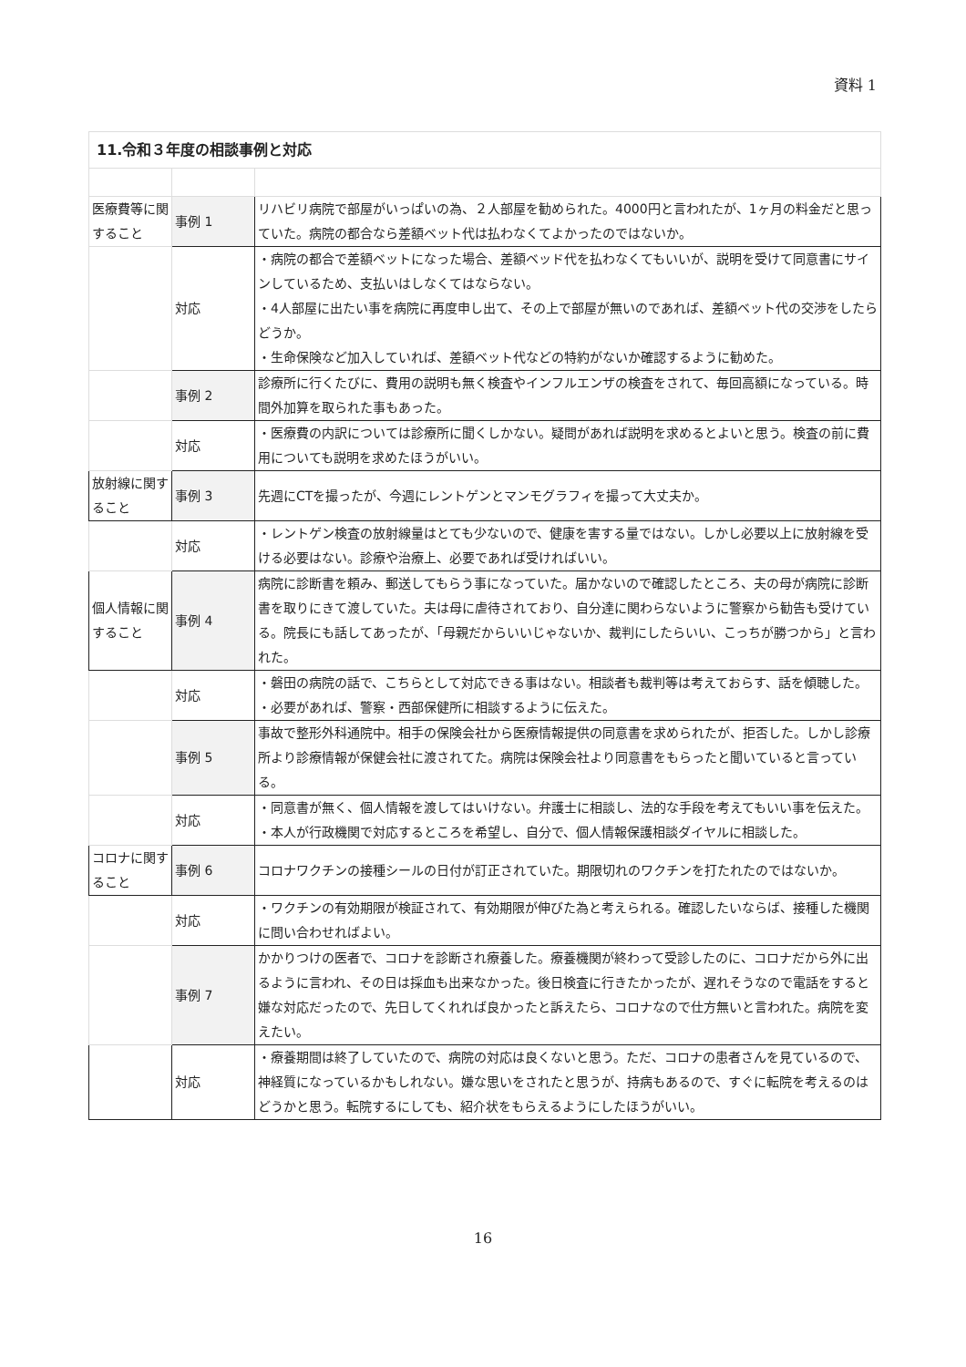資料 1
| 11.令和３年度の相談事例と対応 | | |
| 医療費等に関すること | 事例 1 | リハビリ病院で部屋がいっぱいの為、２人部屋を勧められた。4000円と言われたが、1ヶ月の料金だと思っていた。病院の都合なら差額ベット代は払わなくてよかったのではないか。 |
| | 対応 | ・病院の都合で差額ベットになった場合、差額ベッド代を払わなくてもいいが、説明を受けて同意書にサインしているため、支払いはしなくてはならない。 ・4人部屋に出たい事を病院に再度申し出て、その上で部屋が無いのであれば、差額ベット代の交渉をしたらどうか。 ・生命保険など加入していれば、差額ベット代などの特約がないか確認するように勧めた。 |
| | 事例 2 | 診療所に行くたびに、費用の説明も無く検査やインフルエンザの検査をされて、毎回高額になっている。時間外加算を取られた事もあった。 |
| | 対応 | ・医療費の内訳については診療所に聞くしかない。疑問があれば説明を求めるとよいと思う。検査の前に費用についても説明を求めたほうがいい。 |
| 放射線に関すること | 事例 3 | 先週にCTを撮ったが、今週にレントゲンとマンモグラフィを撮って大丈夫か。 |
| | 対応 | ・レントゲン検査の放射線量はとても少ないので、健康を害する量ではない。しかし必要以上に放射線を受ける必要はない。診療や治療上、必要であれば受ければいい。 |
| 個人情報に関すること | 事例 4 | 病院に診断書を頼み、郵送してもらう事になっていた。届かないので確認したところ、夫の母が病院に診断書を取りにきて渡していた。夫は母に虐待されており、自分達に関わらないように警察から勧告も受けている。院長にも話してあったが、「母親だからいいじゃないか、裁判にしたらいい、こっちが勝つから」と言われた。 |
| | 対応 | ・磐田の病院の話で、こちらとして対応できる事はない。相談者も裁判等は考えておらす、話を傾聴した。 ・必要があれば、警察・西部保健所に相談するように伝えた。 |
| | 事例 5 | 事故で整形外科通院中。相手の保険会社から医療情報提供の同意書を求められたが、拒否した。しかし診療所より診療情報が保健会社に渡されてた。病院は保険会社より同意書をもらったと聞いていると言っている。 |
| | 対応 | ・同意書が無く、個人情報を渡してはいけない。弁護士に相談し、法的な手段を考えてもいい事を伝えた。 ・本人が行政機関で対応するところを希望し、自分で、個人情報保護相談ダイヤルに相談した。 |
| コロナに関すること | 事例 6 | コロナワクチンの接種シールの日付が訂正されていた。期限切れのワクチンを打たれたのではないか。 |
| | 対応 | ・ワクチンの有効期限が検証されて、有効期限が伸びた為と考えられる。確認したいならば、接種した機関に問い合わせればよい。 |
| | 事例 7 | かかりつけの医者で、コロナを診断され療養した。療養機関が終わって受診したのに、コロナだから外に出るように言われ、その日は採血も出来なかった。後日検査に行きたかったが、遅れそうなので電話をすると嫌な対応だったので、先日してくれれば良かったと訴えたら、コロナなので仕方無いと言われた。病院を変えたい。 |
| | 対応 | ・療養期間は終了していたので、病院の対応は良くないと思う。ただ、コロナの患者さんを見ているので、神経質になっているかもしれない。嫌な思いをされたと思うが、持病もあるので、すぐに転院を考えるのはどうかと思う。転院するにしても、紹介状をもらえるようにしたほうがいい。 |
16